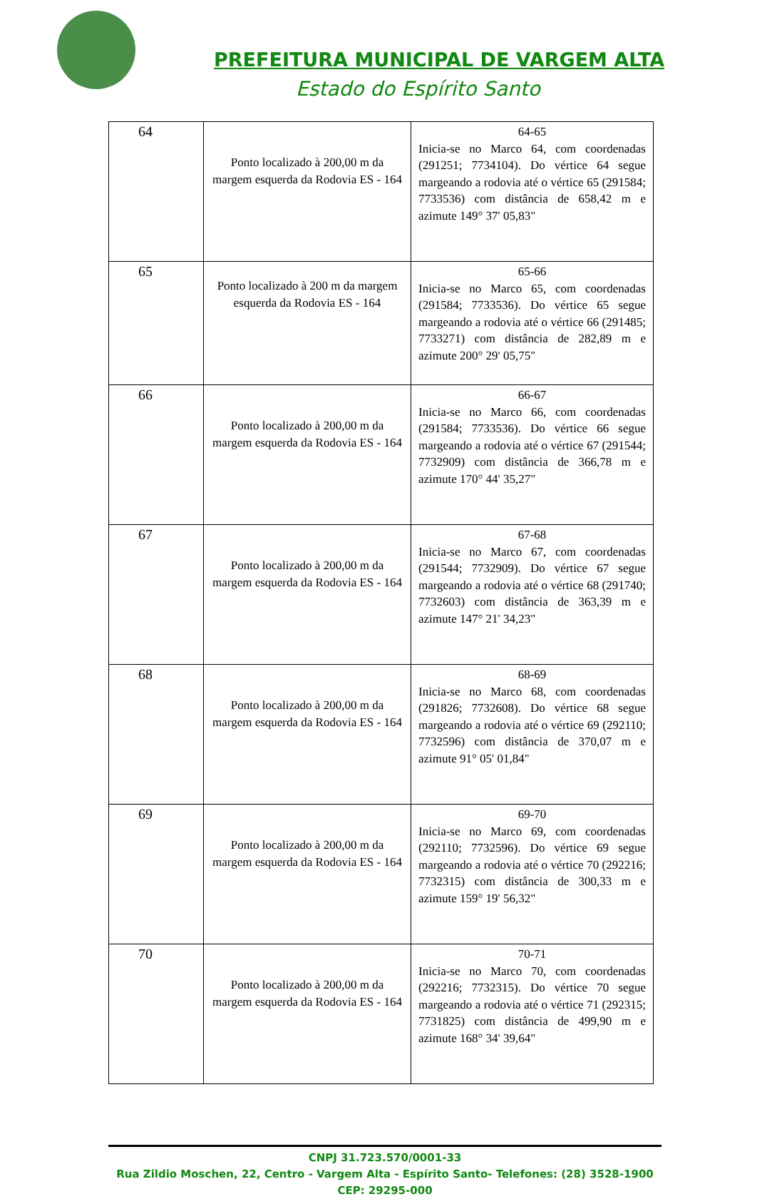PREFEITURA MUNICIPAL DE VARGEM ALTA
Estado do Espírito Santo
| 64 | Ponto localizado à 200,00 m da margem esquerda da Rodovia ES - 164 | 64-65 Inicia-se no Marco 64, com coordenadas (291251; 7734104). Do vértice 64 segue margeando a rodovia até o vértice 65 (291584; 7733536) com distância de 658,42 m e azimute 149° 37' 05,83" |
| 65 | Ponto localizado à 200 m da margem esquerda da Rodovia ES - 164 | 65-66 Inicia-se no Marco 65, com coordenadas (291584; 7733536). Do vértice 65 segue margeando a rodovia até o vértice 66 (291485; 7733271) com distância de 282,89 m e azimute 200° 29' 05,75" |
| 66 | Ponto localizado à 200,00 m da margem esquerda da Rodovia ES - 164 | 66-67 Inicia-se no Marco 66, com coordenadas (291584; 7733536). Do vértice 66 segue margeando a rodovia até o vértice 67 (291544; 7732909) com distância de 366,78 m e azimute 170° 44' 35,27" |
| 67 | Ponto localizado à 200,00 m da margem esquerda da Rodovia ES - 164 | 67-68 Inicia-se no Marco 67, com coordenadas (291544; 7732909). Do vértice 67 segue margeando a rodovia até o vértice 68 (291740; 7732603) com distância de 363,39 m e azimute 147° 21' 34,23" |
| 68 | Ponto localizado à 200,00 m da margem esquerda da Rodovia ES - 164 | 68-69 Inicia-se no Marco 68, com coordenadas (291826; 7732608). Do vértice 68 segue margeando a rodovia até o vértice 69 (292110; 7732596) com distância de 370,07 m e azimute 91° 05' 01,84" |
| 69 | Ponto localizado à 200,00 m da margem esquerda da Rodovia ES - 164 | 69-70 Inicia-se no Marco 69, com coordenadas (292110; 7732596). Do vértice 69 segue margeando a rodovia até o vértice 70 (292216; 7732315) com distância de 300,33 m e azimute 159° 19' 56,32" |
| 70 | Ponto localizado à 200,00 m da margem esquerda da Rodovia ES - 164 | 70-71 Inicia-se no Marco 70, com coordenadas (292216; 7732315). Do vértice 70 segue margeando a rodovia até o vértice 71 (292315; 7731825) com distância de 499,90 m e azimute 168° 34' 39,64" |
CNPJ 31.723.570/0001-33
Rua Zildio Moschen, 22, Centro - Vargem Alta - Espírito Santo- Telefones: (28) 3528-1900
CEP: 29295-000